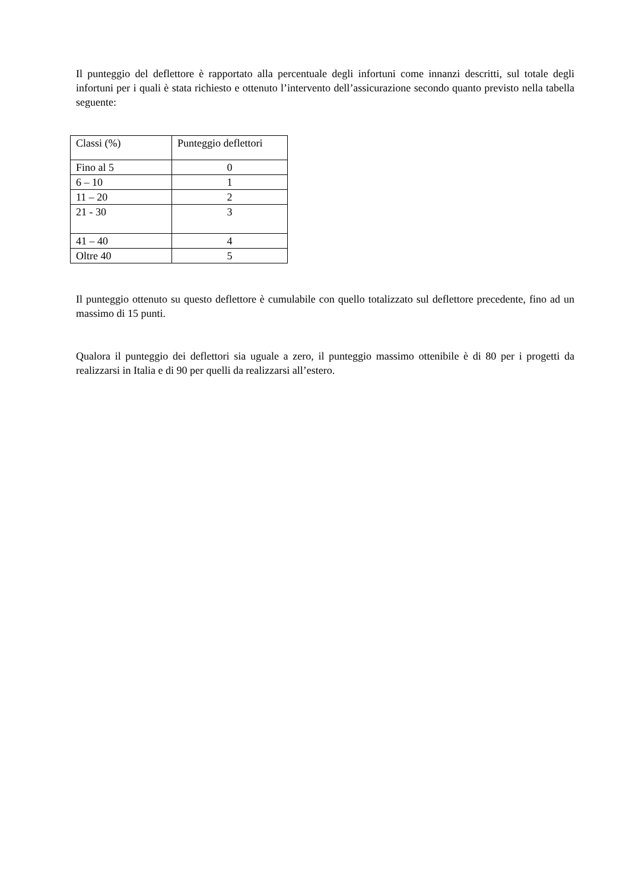Il punteggio del deflettore è rapportato alla percentuale degli infortuni come innanzi descritti, sul totale degli infortuni per i quali è stata richiesto e ottenuto l’intervento dell’assicurazione secondo quanto previsto nella tabella seguente:
| Classi (%) | Punteggio deflettori |
| Fino al 5 | 0 |
| 6 – 10 | 1 |
| 11 – 20 | 2 |
| 21 - 30 | 3 |
| 41 – 40 | 4 |
| Oltre 40 | 5 |
Il punteggio ottenuto su questo deflettore è cumulabile con quello totalizzato sul deflettore precedente, fino ad un massimo di 15 punti.
Qualora il punteggio dei deflettori sia uguale a zero, il punteggio massimo ottenibile è di 80 per i progetti da realizzarsi in Italia e di 90 per quelli da realizzarsi all’estero.